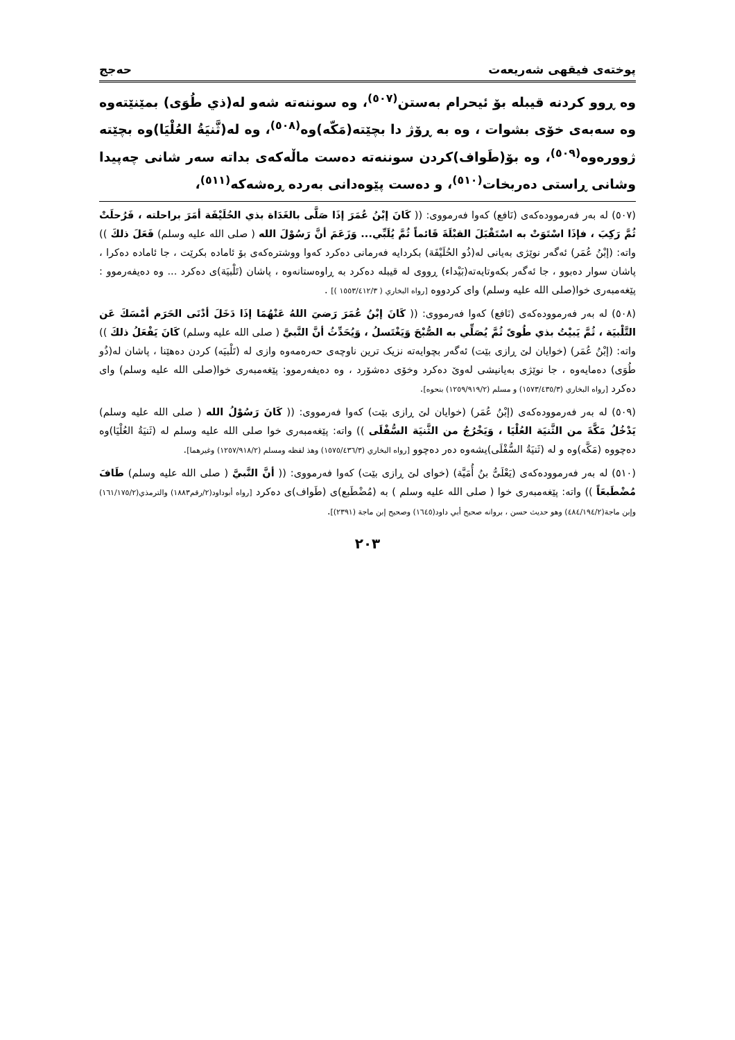پوختەی فیقهی شەریعەت حەجج
وە ڕوو کردنە قیبلە بۆ ئیحرام بەستن<sup>(٥٠٧)</sup>، وە سوننەتە شەو لە(ذي طُوَى) بمێنێتەوە وە سەبەی خۆی بشوات ، وە بە ڕۆژ دا بچێتە(مَكّه)وە<sup>(٥٠٨)</sup>، وە لە(ثَّنيَةُ العُلْيَا)وە بچێتە ژوورەوە<sup>(٥٠٩)</sup>، وە بۆ(طَواف)کردن سوننەتە دەست ماڵەکەی بداتە سەر شانی چەپیدا وشانی ڕاستی دەربخات<sup>(٥١٠)</sup>، و دەست پێوەدانی بەردە ڕەشەکە<sup>(٥١١)</sup>،
(٥٠٧) لە بەر فەرموودەکەی (نَافع) کەوا فەرمووی: (( كَانَ إبْنُ عُمَرَ إذَا صَلَّى بالغَدَاة بذي الحُلَيْفَة أمَرَ براحلته ، فَرُحلَتْ ثُمَّ رَكِبَ ، فإذَا اسْتَوَتْ به اسْتَقْبَلَ القبْلَةَ قَائماً ثُمَّ يُلَبِّي... وَزَعَمَ أنَّ رَسُوْلَ الله ( صلى الله عليه وسلم) فَعَلَ ذلكَ )) واتە: (إبْنُ عُمَر) ئەگەر نوێژی بەیانی لە(ذُو الحُلَيْفَة) بکردایە فەرمانی دەکرد کەوا ووشترەکەی بۆ ئامادە بکرێت ، جا ئامادە دەکرا ، پاشان سوار دەبوو ، جا ئەگەر بکەوتایەتە(بَيْداء) ڕووی لە قیبلە دەکرد بە ڕاوەستانەوە ، پاشان (تَلْبيَة)ی دەکرد ... وە دەیفەرموو : پێغەمبەری خوا(صلى الله عليه وسلم) وای کردووە [رواه البخاري ( ١٥٥٣/٤١٢/٣ )] .
(٥٠٨) لە بەر فەرموودەکەی (نَافع) کەوا فەرمووی: (( كَانَ إبْنُ عُمَرَ رَضيَ اللهُ عَنْهُمَا إذَا دَخَلَ أدْنَى الحَرَم أمْسَكَ عَن التَّلْبيَة ، ثُمَّ يَبيْتُ بذي طُوىً ثُمَّ يُصَلِّي به الصُّبْحَ وَيَغْتَسلُ ، وَيُحَدِّثُ أنَّ النَّبيَّ ( صلى الله عليه وسلم) كَانَ يَفْعَلُ ذلكَ )) واتە: (إبْنُ عُمَر) (خوایان لێ ڕازی بێت) ئەگەر بچوایەتە نزیک ترین ناوچەی حەرەمەوە وازی لە (تَلْبيَه) کردن دەهێنا ، پاشان لە(ذُو طُوَى) دەمایەوە ، جا نوێژی بەیانیشی لەوێ دەکرد وخۆی دەشۆرد ، وە دەیفەرموو: پێغەمبەری خوا(صلى الله عليه وسلم) وای دەکرد [رواه البخاري (١٥٧٣/٤٣٥/٣) و مسلم (١٢٥٩/٩١٩/٢) بنحوه].
(٥٠٩) لە بەر فەرموودەکەی (إبْنُ عُمَر) (خوایان لێ ڕازی بێت) کەوا فەرمووی: (( كَانَ رَسُوْلُ الله ( صلى الله عليه وسلم) يَدْخُلُ مَكَّةَ من الثَّنيَة العُلْيَا ، وَيَخْرُجُ من الثَّنيَة السُّفْلَى )) واتە: پێغەمبەری خوا صلى الله عليه وسلم لە (ثَنيَةُ العُلْيَا)وە دەچووە (مَكَّه)وە و لە (ثَنيَةُ السُّفْلَى)یشەوە دەر دەچوو [رواه البخاري (١٥٧٥/٤٣٦/٣) وهذ لفظه ومسلم (١٢٥٧/٩١٨/٢) وغيرهما].
(٥١٠) لە بەر فەرموودەکەی (يَعْلَىُّ بنُ أُمَيَّة) (خوای لێ ڕازی بێت) کەوا فەرمووی: (( أنَّ النَّبيَّ ( صلى الله عليه وسلم) طَافَ مُضْطَبعَاً )) واتە: پێغەمبەری خوا ( صلى الله عليه وسلم ) بە (مُضْطَبع)ی (طَواف)ی دەکرد [رواه أبوداود(٢/رقم١٨٨٣) والترمذي(١٦١/١٧٥/٢) وإبن ماجة(٤٨٤/١٩٤/٢) وهو حديث حسن ، بروانە صحيح أبي داود(١٦٤٥) وصحيح إبن ماجة (٢٣٩١)].
٢٠٣